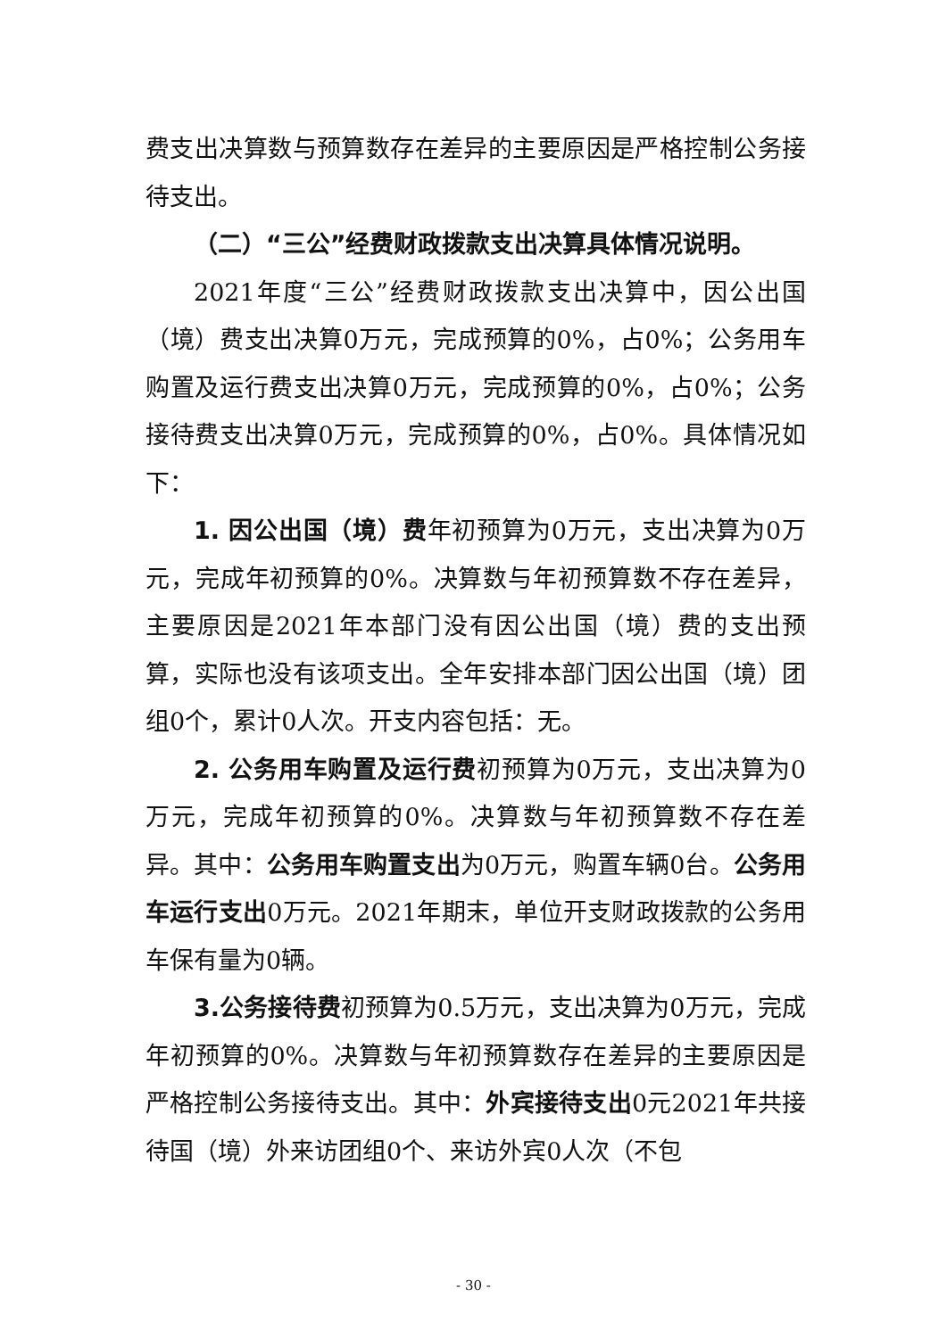费支出决算数与预算数存在差异的主要原因是严格控制公务接待支出。
（二）“三公”经费财政拨款支出决算具体情况说明。
2021年度“三公”经费财政拨款支出决算中，因公出国（境）费支出决算0万元，完成预算的0%，占0%；公务用车购置及运行费支出决算0万元，完成预算的0%，占0%；公务接待费支出决算0万元，完成预算的0%，占0%。具体情况如下：
1. 因公出国（境）费年初预算为0万元，支出决算为0万元，完成年初预算的0%。决算数与年初预算数不存在差异，主要原因是2021年本部门没有因公出国（境）费的支出预算，实际也没有该项支出。全年安排本部门因公出国（境）团组0个，累计0人次。开支内容包括：无。
2. 公务用车购置及运行费初预算为0万元，支出决算为0万元，完成年初预算的0%。决算数与年初预算数不存在差异。其中：公务用车购置支出为0万元，购置车辆0台。公务用车运行支出0万元。2021年期末，单位开支财政拨款的公务用车保有量为0辆。
3.公务接待费初预算为0.5万元，支出决算为0万元，完成年初预算的0%。决算数与年初预算数存在差异的主要原因是严格控制公务接待支出。其中：外宾接待支出0元2021年共接待国（境）外来访团组0个、来访外宾0人次（不包
- 30 -